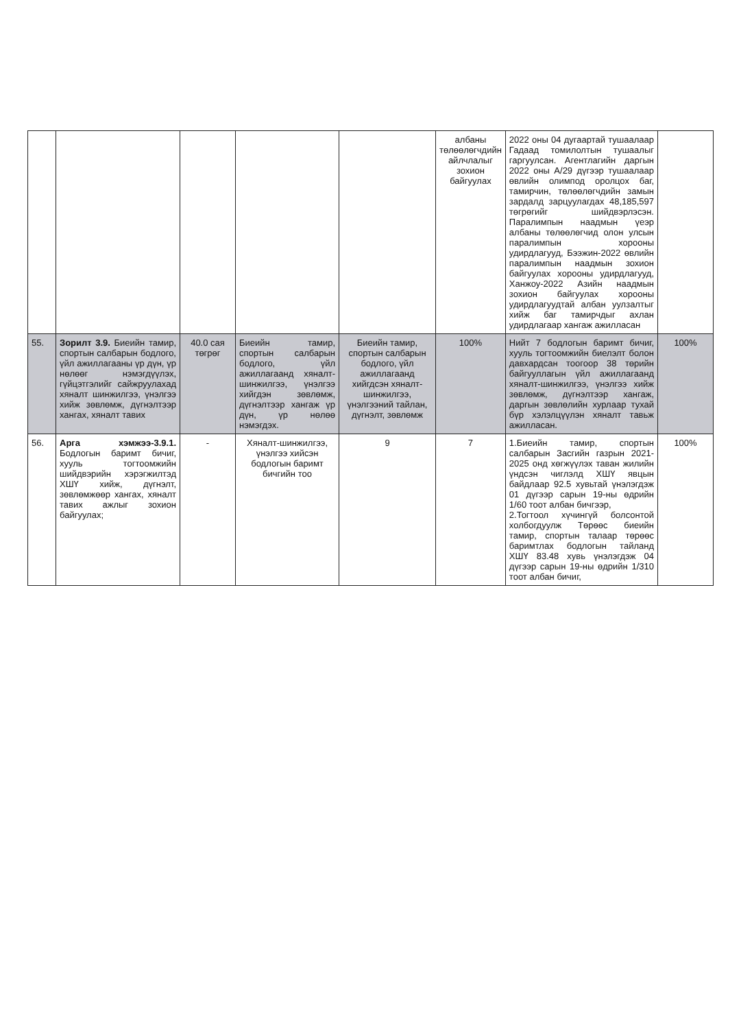| | | | | | албаны төлөөлөгчдийн айлчлалыг зохион байгуулах | 2022 оны 04 дугаартай тушаалаар Гадаад томилолтын тушаалыг гаргуулсан. Агентлагийн даргын 2022 оны А/29 дүгээр тушаалаар өвлийн олимпод оролцох баг, тамирчин, төлөөлөгчдийн замын зардалд зарцуулагдах 48,185,597 төгрөгийг шийдвэрлэсэн. Паралимпын наадмын үеэр албаны төлөөлөгчид олон улсын паралимпын хорооны удирдлагууд, Бээжин-2022 өвлийн паралимпын наадмын зохион байгуулах хорооны удирдлагууд, Ханжоу-2022 Азийн наадмын зохион байгуулах хорооны удирдлагуудтай албан уулзалтыг хийж баг тамирчдыг ахлан удирдлагаар хангаж ажилласан | |
| 55. | Зорилт 3.9. Биеийн тамир, спортын салбарын бодлого, үйл ажиллагааны үр дүн, үр нөлөөг нэмэгдүүлэх, гүйцэтгэлийг сайжруулахад хяналт шинжилгээ, үнэлгээ хийж зөвлөмж, дүгнэлтээр хангах, хяналт тавих | 40.0 сая төгрөг | Биеийн тамир, спортын салбарын бодлого, үйл ажиллагаанд хяналт-шинжилгээ, үнэлгээ хийгдэн зөвлөмж, дүгнэлтээр хангаж үр дүн, үр нөлөө нэмэгдэх. | Биеийн тамир, спортын салбарын бодлого, үйл ажиллагаанд хийгдсэн хяналт-шинжилгээ, үнэлгээний тайлан, дүгнэлт, зөвлөмж | 100% | Нийт 7 бодлогын баримт бичиг, хууль тогтоомжийн биелэлт болон давхардсан тоогоор 38 төрийн байгууллагын үйл ажиллагаанд хяналт-шинжилгээ, үнэлгээ хийж зөвлөмж, дүгнэлтээр хангаж, даргын зөвлөлийн хурлаар тухай бүр хэлэлцүүлэн хяналт тавьж ажилласан. | 100% |
| 56. | Арга хэмжээ-3.9.1. Бодлогын баримт бичиг, хууль тогтоомжийн шийдвэрийн хэрэгжилтэд ХШҮ хийж, дүгнэлт, зөвлөмжөөр хангах, хяналт тавих ажлыг зохион байгуулах; | - | Хяналт-шинжилгээ, үнэлгээ хийсэн бодлогын баримт бичгийн тоо | 9 | 7 | 1.Биеийн тамир, спортын салбарын Засгийн газрын 2021-2025 онд хөгжүүлэх таван жилийн үндсэн чиглэлд ХШҮ явцын байдлаар 92.5 хувьтай үнэлэгдэж 01 дүгээр сарын 19-ны өдрийн 1/60 тоот албан бичгээр, 2.Тогтоол хүчингүй болсонтой холбогдуулж Төрөөс биеийн тамир, спортын талаар төрөөс баримтлах бодлогын тайланд ХШҮ 83.48 хувь үнэлэгдэж 04 дүгээр сарын 19-ны өдрийн 1/310 тоот албан бичиг, | 100% |